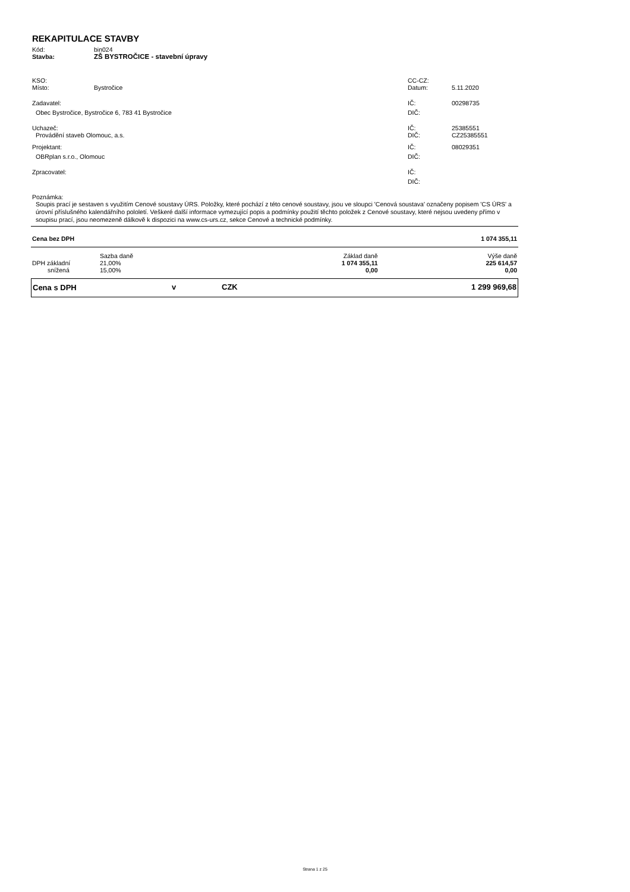REKAPITULACE STAVBY
| Kód: | bin024 |
| Stavba: | ZŠ BYSTROČICE - stavební úpravy |
| KSO: | | CC-CZ: | |
| Místo: | Bystročice | Datum: | 5.11.2020 |
| Zadavatel: | | IČ: | 00298735 |
| Obec Bystročice, Bystročice 6, 783 41 Bystročice | | DIČ: | |
| Uchazeč: | | IČ: | 25385551 |
| Provádění staveb Olomouc, a.s. | | DIČ: | CZ25385551 |
| Projektant: | | IČ: | 08029351 |
| OBRplan s.r.o., Olomouc | | DIČ: | |
| Zpracovatel: | | IČ: | |
| | | DIČ: | |
Poznámka:
Soupis prací je sestaven s využitím Cenové soustavy ÚRS. Položky, které pochází z této cenové soustavy, jsou ve sloupci 'Cenová soustava' označeny popisem 'CS ÚRS' a úrovní příslušného kalendářního pololetí. Veškeré další informace vymezující popis a podmínky použití těchto položek z Cenové soustavy, které nejsou uvedeny přímo v soupisu prací, jsou neomezeně dálkově k dispozici na www.cs-urs.cz, sekce Cenové a technické podmínky.
| Cena bez DPH | | | 1 074 355,11 |
| | Sazba daně | Základ daně | Výše daně |
| DPH základní | 21,00% | 1 074 355,11 | 225 614,57 |
| snížená | 15,00% | 0,00 | 0,00 |
| Cena s DPH | v | CZK | 1 299 969,68 |
Strana 1 z 25